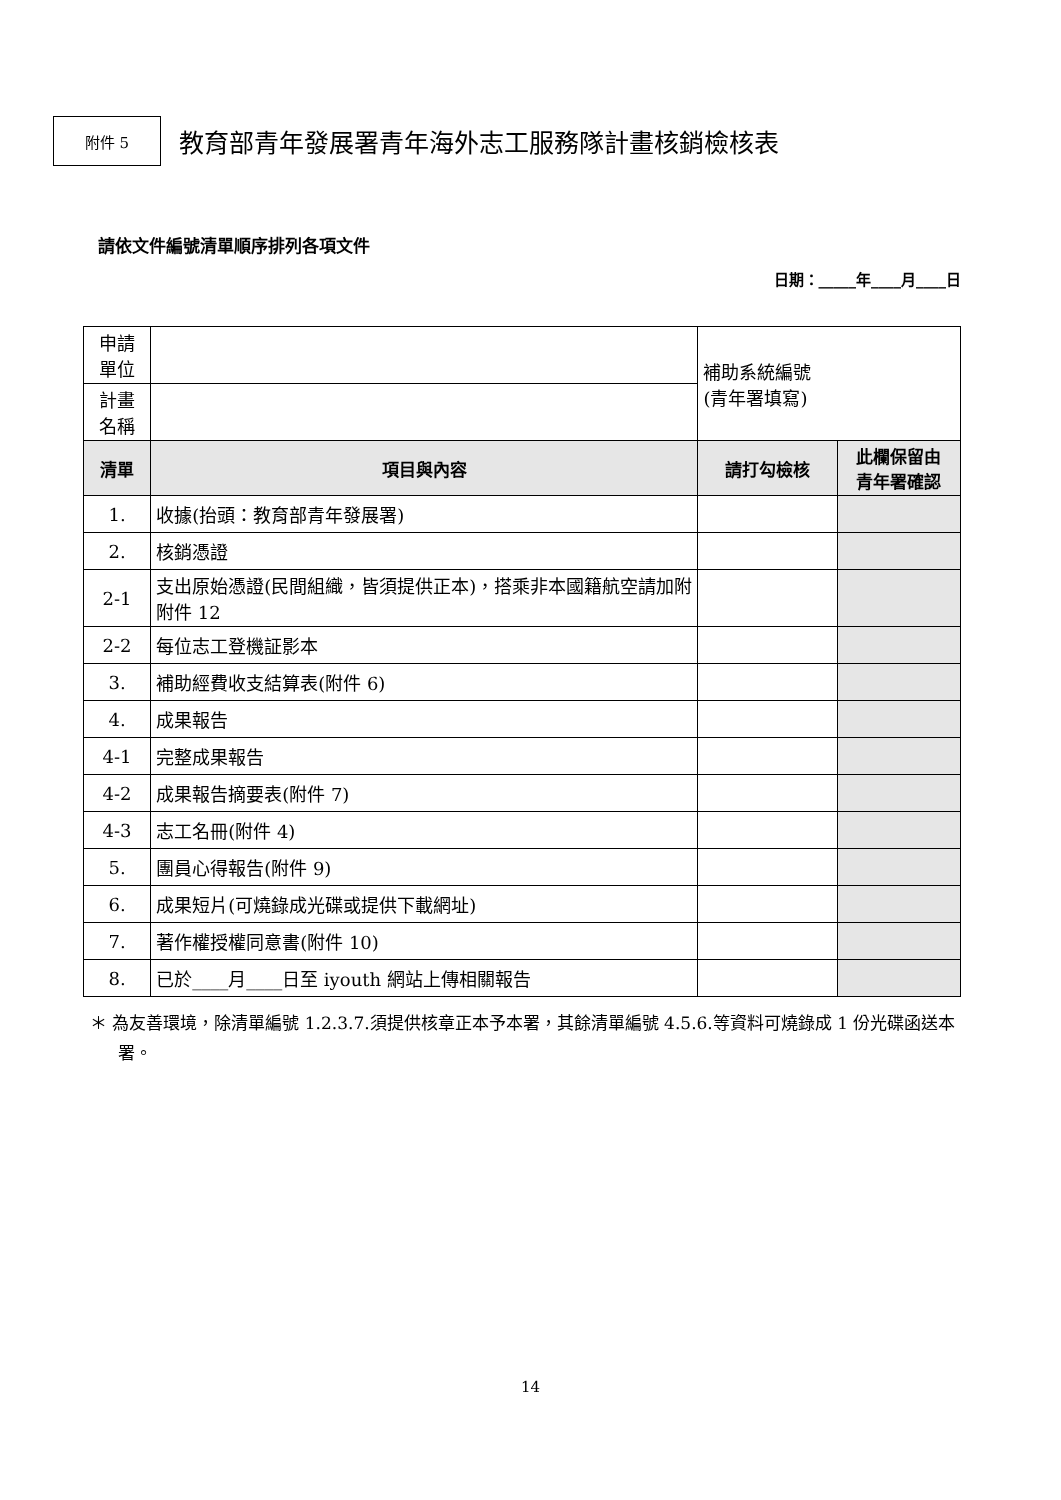附件 5
教育部青年發展署青年海外志工服務隊計畫核銷檢核表
請依文件編號清單順序排列各項文件
日期：_____年____月____日
| 申請 單位 | | 補助系統編號 (青年署填寫) | |
| 計畫 名稱 | | | |
| 清單 | 項目與內容 | 請打勾檢核 | 此欄保留由 青年署確認 |
| 1. | 收據(抬頭：教育部青年發展署) | | |
| 2. | 核銷憑證 | | |
| 2-1 | 支出原始憑證(民間組織，皆須提供正本)，搭乘非本國籍航空請加附附件 12 | | |
| 2-2 | 每位志工登機証影本 | | |
| 3. | 補助經費收支結算表(附件 6) | | |
| 4. | 成果報告 | | |
| 4-1 | 完整成果報告 | | |
| 4-2 | 成果報告摘要表(附件 7) | | |
| 4-3 | 志工名冊(附件 4) | | |
| 5. | 團員心得報告(附件 9) | | |
| 6. | 成果短片(可燒錄成光碟或提供下載網址) | | |
| 7. | 著作權授權同意書(附件 10) | | |
| 8. | 已於____月____日至 iyouth 網站上傳相關報告 | | |
＊ 為友善環境，除清單編號 1.2.3.7.須提供核章正本予本署，其餘清單編號 4.5.6.等資料可燒錄成 1 份光碟函送本署。
14